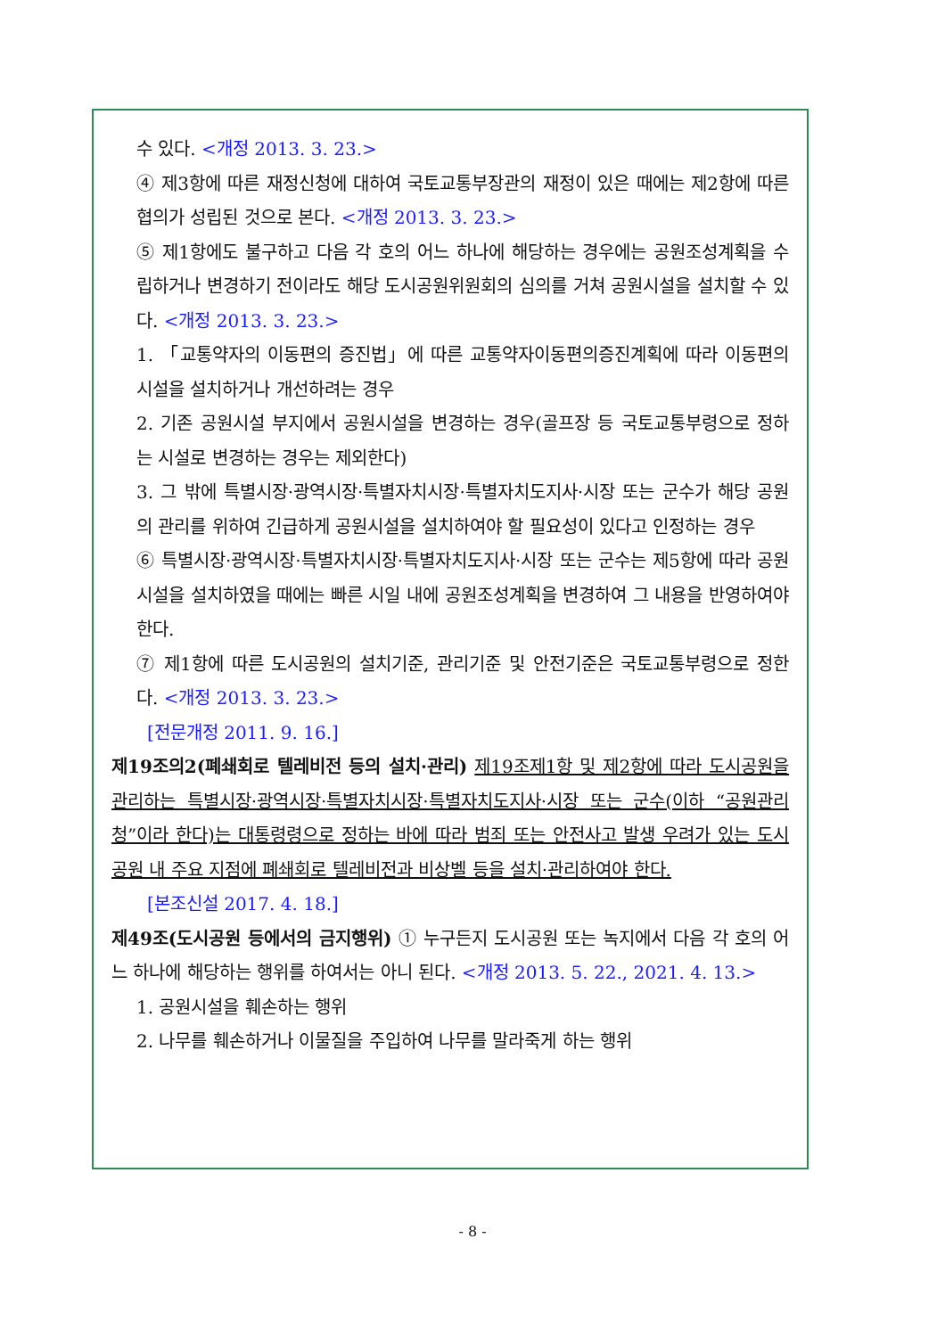수 있다. <개정 2013. 3. 23.>
④ 제3항에 따른 재정신청에 대하여 국토교통부장관의 재정이 있은 때에는 제2항에 따른 협의가 성립된 것으로 본다. <개정 2013. 3. 23.>
⑤ 제1항에도 불구하고 다음 각 호의 어느 하나에 해당하는 경우에는 공원조성계획을 수립하거나 변경하기 전이라도 해당 도시공원위원회의 심의를 거쳐 공원시설을 설치할 수 있다. <개정 2013. 3. 23.>
1. 「교통약자의 이동편의 증진법」에 따른 교통약자이동편의증진계획에 따라 이동편의시설을 설치하거나 개선하려는 경우
2. 기존 공원시설 부지에서 공원시설을 변경하는 경우(골프장 등 국토교통부령으로 정하는 시설로 변경하는 경우는 제외한다)
3. 그 밖에 특별시장·광역시장·특별자치시장·특별자치도지사·시장 또는 군수가 해당 공원의 관리를 위하여 긴급하게 공원시설을 설치하여야 할 필요성이 있다고 인정하는 경우
⑥ 특별시장·광역시장·특별자치시장·특별자치도지사·시장 또는 군수는 제5항에 따라 공원시설을 설치하였을 때에는 빠른 시일 내에 공원조성계획을 변경하여 그 내용을 반영하여야 한다.
⑦ 제1항에 따른 도시공원의 설치기준, 관리기준 및 안전기준은 국토교통부령으로 정한다. <개정 2013. 3. 23.>
[전문개정 2011. 9. 16.]
제19조의2(폐쇄회로 텔레비전 등의 설치·관리) 제19조제1항 및 제2항에 따라 도시공원을 관리하는 특별시장·광역시장·특별자치시장·특별자치도지사·시장 또는 군수(이하 “공원관리청”이라 한다)는 대통령령으로 정하는 바에 따라 범죄 또는 안전사고 발생 우려가 있는 도시공원 내 주요 지점에 폐쇄회로 텔레비전과 비상벨 등을 설치·관리하여야 한다.
[본조신설 2017. 4. 18.]
제49조(도시공원 등에서의 금지행위) ① 누구든지 도시공원 또는 녹지에서 다음 각 호의 어느 하나에 해당하는 행위를 하여서는 아니 된다. <개정 2013. 5. 22., 2021. 4. 13.>
1. 공원시설을 훼손하는 행위
2. 나무를 훼손하거나 이물질을 주입하여 나무를 말라죽게 하는 행위
- 8 -